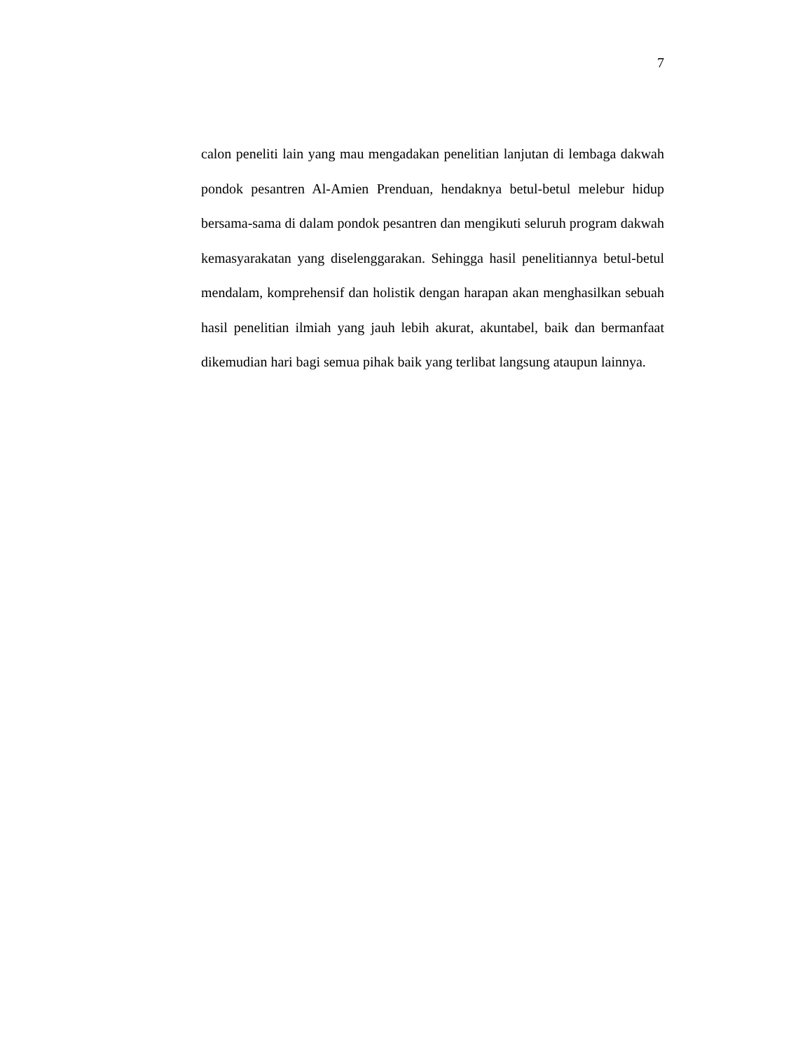7
calon peneliti lain yang mau mengadakan penelitian lanjutan di lembaga dakwah pondok pesantren Al-Amien Prenduan, hendaknya betul-betul melebur hidup bersama-sama di dalam pondok pesantren dan mengikuti seluruh program dakwah kemasyarakatan yang diselenggarakan. Sehingga hasil penelitiannya betul-betul mendalam, komprehensif dan holistik dengan harapan akan menghasilkan sebuah hasil penelitian ilmiah yang jauh lebih akurat, akuntabel, baik dan bermanfaat dikemudian hari bagi semua pihak baik yang terlibat langsung ataupun lainnya.